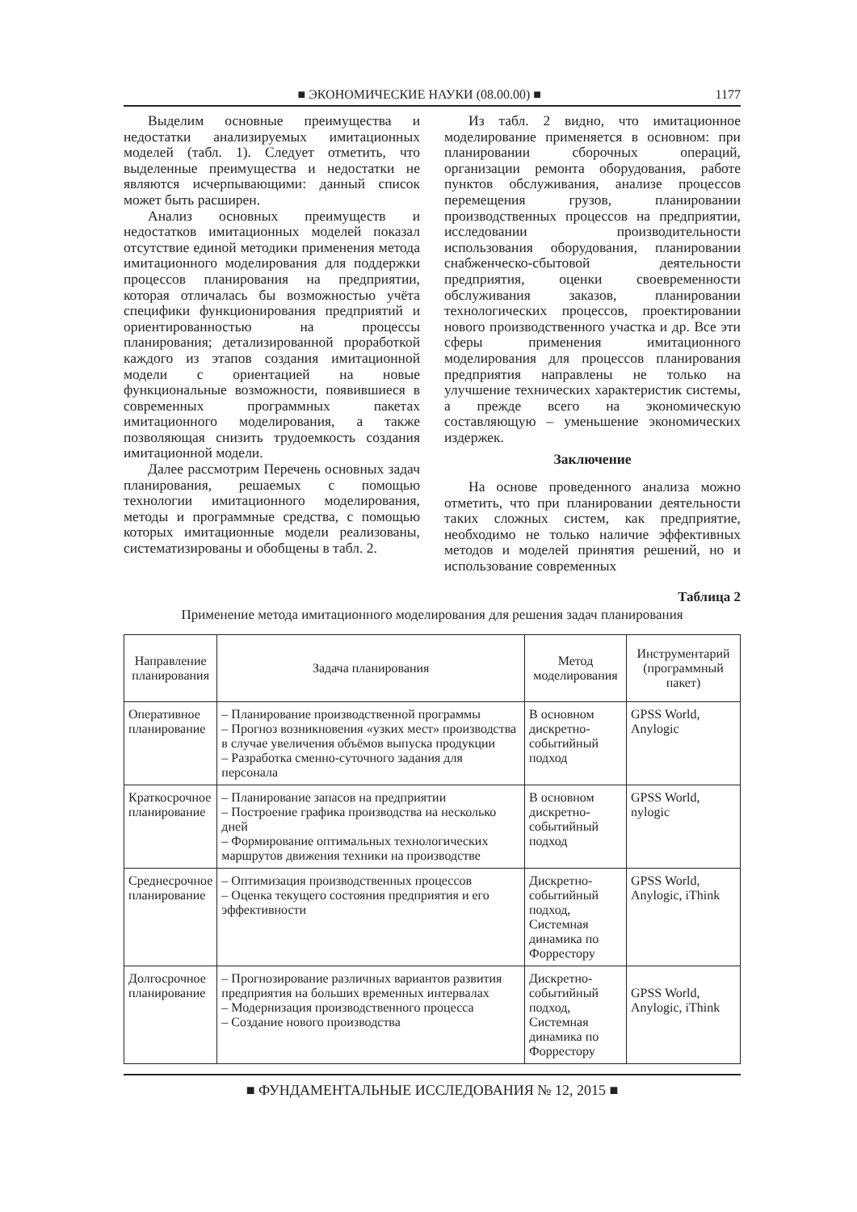■ ЭКОНОМИЧЕСКИЕ НАУКИ (08.00.00) ■ 1177
Выделим основные преимущества и недостатки анализируемых имитационных моделей (табл. 1). Следует отметить, что выделенные преимущества и недостатки не являются исчерпывающими: данный список может быть расширен.
Анализ основных преимуществ и недостатков имитационных моделей показал отсутствие единой методики применения метода имитационного моделирования для поддержки процессов планирования на предприятии, которая отличалась бы возможностью учёта специфики функционирования предприятий и ориентированностью на процессы планирования; детализированной проработкой каждого из этапов создания имитационной модели с ориентацией на новые функциональные возможности, появившиеся в современных программных пакетах имитационного моделирования, а также позволяющая снизить трудоемкость создания имитационной модели.
Далее рассмотрим Перечень основных задач планирования, решаемых с помощью технологии имитационного моделирования, методы и программные средства, с помощью которых имитационные модели реализованы, систематизированы и обобщены в табл. 2.
Из табл. 2 видно, что имитационное моделирование применяется в основном: при планировании сборочных операций, организации ремонта оборудования, работе пунктов обслуживания, анализе процессов перемещения грузов, планировании производственных процессов на предприятии, исследовании производительности использования оборудования, планировании снабженческо-сбытовой деятельности предприятия, оценки своевременности обслуживания заказов, планировании технологических процессов, проектировании нового производственного участка и др. Все эти сферы применения имитационного моделирования для процессов планирования предприятия направлены не только на улучшение технических характеристик системы, а прежде всего на экономическую составляющую – уменьшение экономических издержек.
Заключение
На основе проведенного анализа можно отметить, что при планировании деятельности таких сложных систем, как предприятие, необходимо не только наличие эффективных методов и моделей принятия решений, но и использование современных
Таблица 2
Применение метода имитационного моделирования для решения задач планирования
| Направление планирования | Задача планирования | Метод моделирования | Инструментарий (программный пакет) |
| --- | --- | --- | --- |
| Оперативное планирование | – Планирование производственной программы – Прогноз возникновения «узких мест» производства в случае увеличения объёмов выпуска продукции – Разработка сменно-суточного задания для персонала | В основном дискретно-событийный подход | GPSS World, Anylogic |
| Краткосрочное планирование | – Планирование запасов на предприятии – Построение графика производства на несколько дней – Формирование оптимальных технологических маршрутов движения техники на производстве | В основном дискретно-событийный подход | GPSS World, nylogic |
| Среднесрочное планирование | – Оптимизация производственных процессов – Оценка текущего состояния предприятия и его эффективности | Дискретно-событийный подход, Системная динамика по Форрестору | GPSS World, Anylogic, iThink |
| Долгосрочное планирование | – Прогнозирование различных вариантов развития предприятия на больших временных интервалах – Модернизация производственного процесса – Создание нового производства | Дискретно-событийный подход, Системная динамика по Форрестору | GPSS World, Anylogic, iThink |
■ ФУНДАМЕНТАЛЬНЫЕ ИССЛЕДОВАНИЯ № 12, 2015 ■